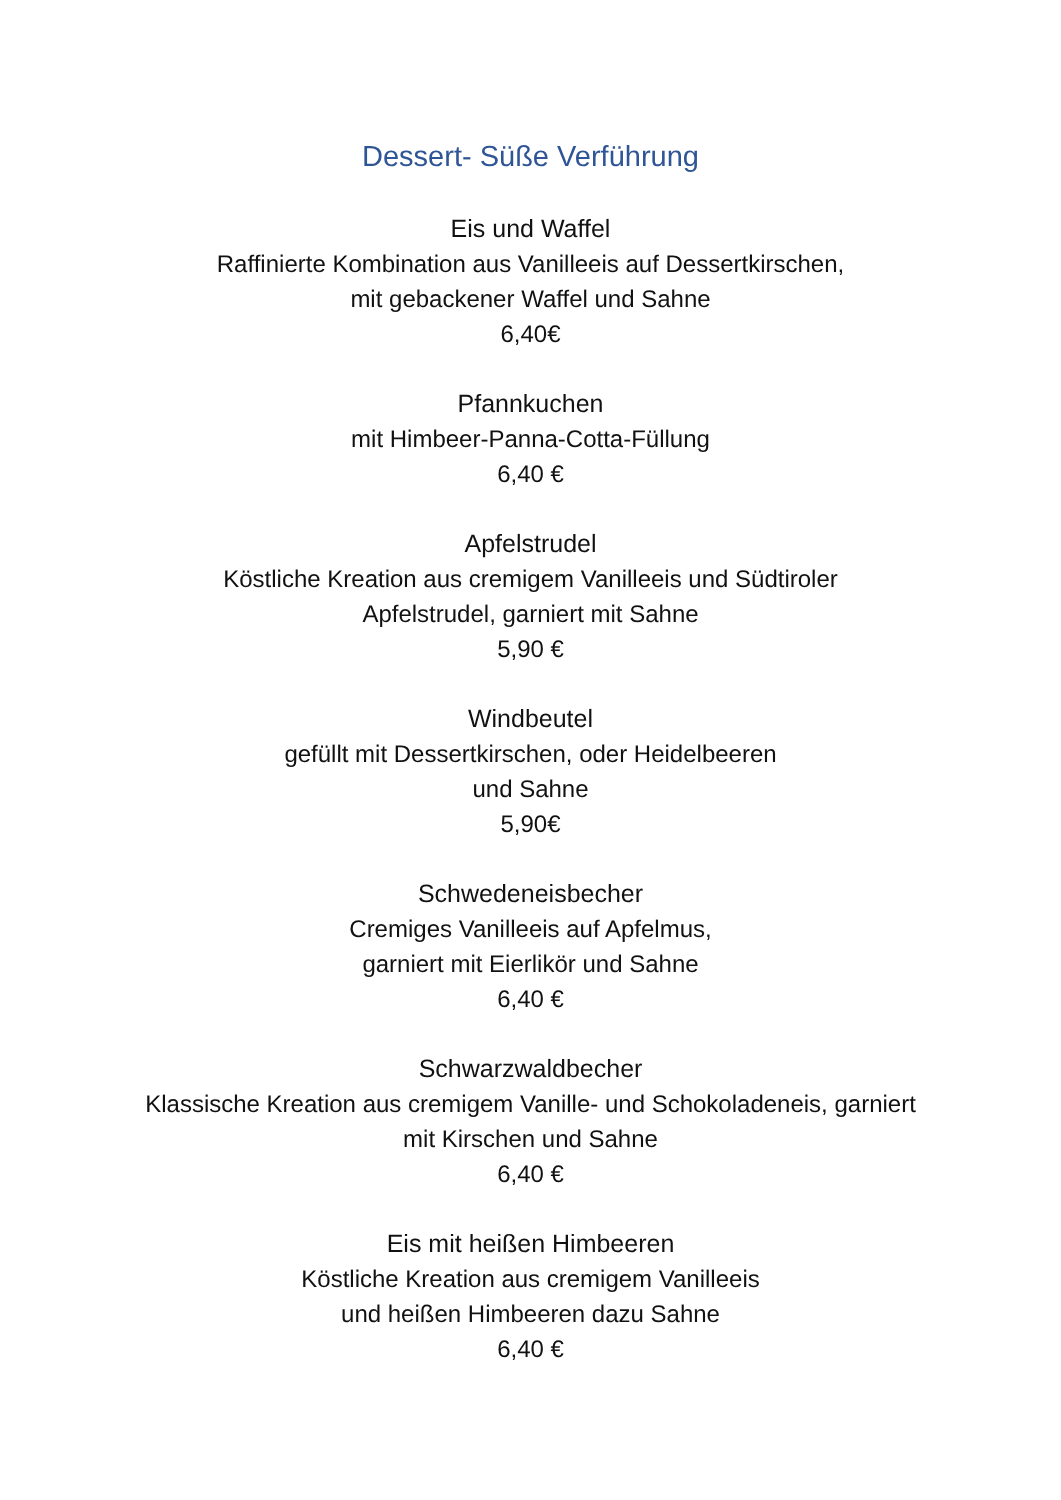Dessert- Süße Verführung
Eis und Waffel
Raffinierte Kombination aus Vanilleeis auf Dessertkirschen,
mit gebackener Waffel und Sahne
6,40€
Pfannkuchen
mit Himbeer-Panna-Cotta-Füllung
6,40 €
Apfelstrudel
Köstliche Kreation aus cremigem Vanilleeis und Südtiroler
Apfelstrudel, garniert mit Sahne
5,90 €
Windbeutel
gefüllt mit Dessertkirschen, oder Heidelbeeren
und Sahne
5,90€
Schwedeneisbecher
Cremiges Vanilleeis auf Apfelmus,
garniert mit Eierlikör und Sahne
6,40 €
Schwarzwaldbecher
Klassische Kreation aus cremigem Vanille- und Schokoladeneis, garniert
mit Kirschen und Sahne
6,40 €
Eis mit heißen Himbeeren
Köstliche Kreation aus cremigem Vanilleeis
und heißen Himbeeren dazu Sahne
6,40 €